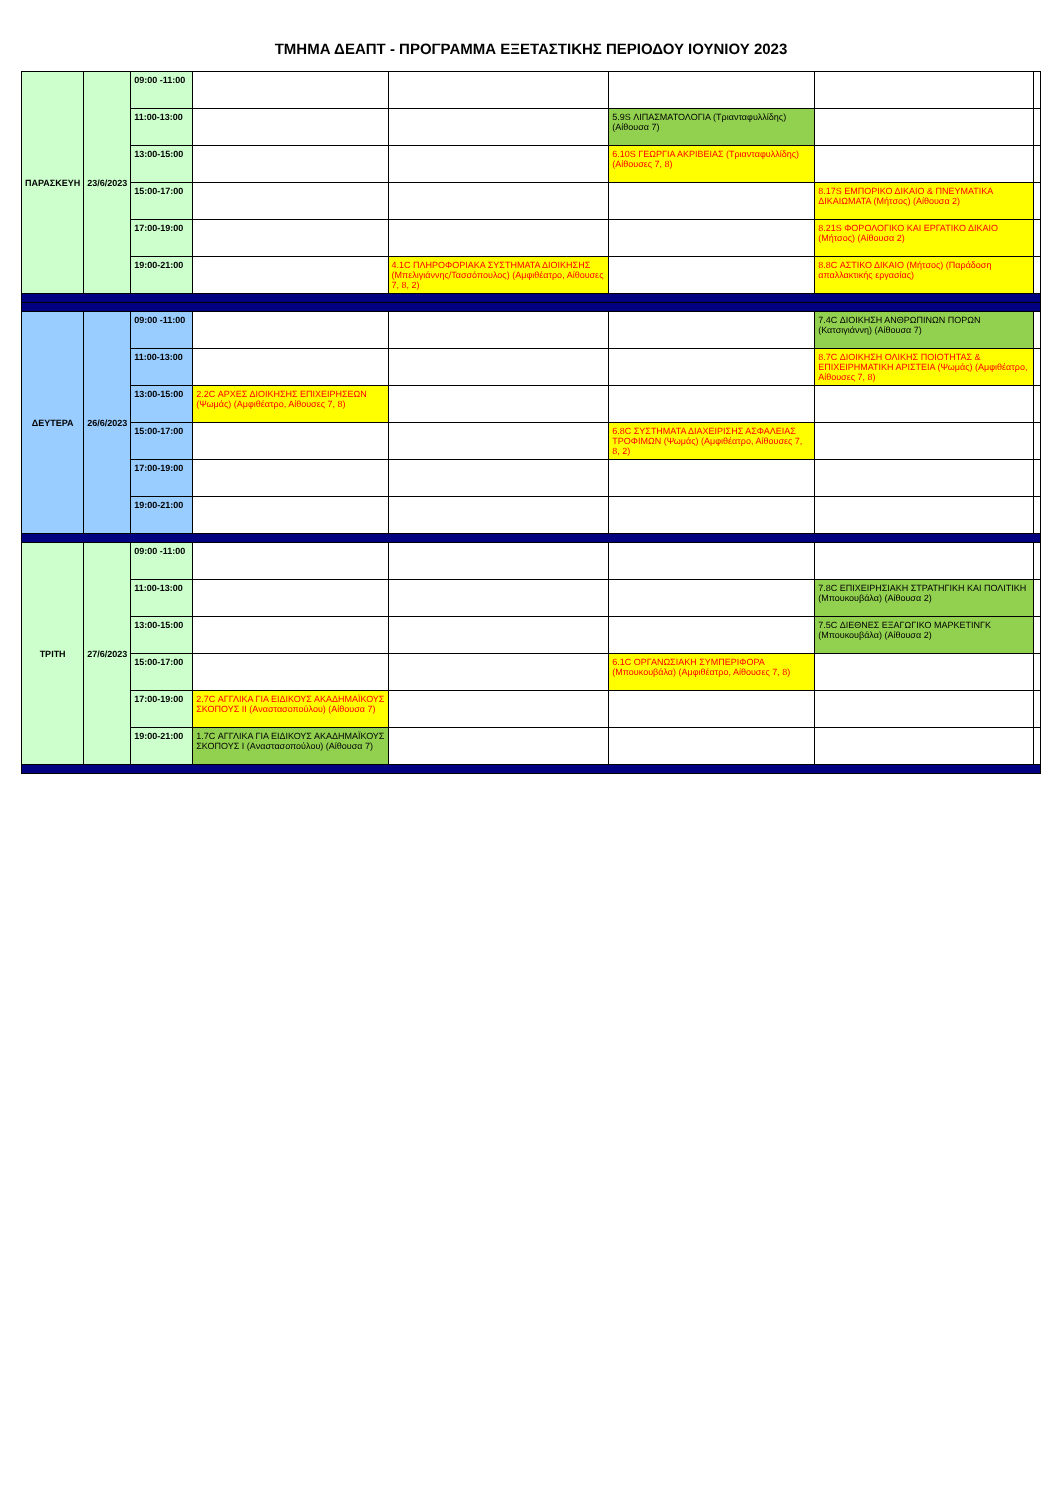ΤΜΗΜΑ ΔΕΑΠΤ - ΠΡΟΓΡΑΜΜΑ ΕΞΕΤΑΣΤΙΚΗΣ ΠΕΡΙΟΔΟΥ ΙΟΥΝΙΟΥ 2023
| ΠΑΡΑΣΚΕΥΗ | 23/6/2023 | 09:00 -11:00 | | | | | |
| | | 11:00-13:00 | | | 5.9S ΛΙΠΑΣΜΑΤΟΛΟΓΙΑ (Τριανταφυλλίδης) (Αίθουσα 7) | | |
| | | 13:00-15:00 | | | 6.10S ΓΕΩΡΓΙΑ ΑΚΡΙΒΕΙΑΣ (Τριανταφυλλίδης) (Αίθουσες 7, 8) | | |
| | | 15:00-17:00 | | | | 8.17S ΕΜΠΟΡΙΚΟ ΔΙΚΑΙΟ & ΠΝΕΥΜΑΤΙΚΑ ΔΙΚΑΙΩΜΑΤΑ (Μήτσος) (Αίθουσα 2) | |
| | | 17:00-19:00 | | | | 8.21S ΦΟΡΟΛΟΓΙΚΟ ΚΑΙ ΕΡΓΑΤΙΚΟ ΔΙΚΑΙΟ (Μήτσος) (Αίθουσα 2) | |
| | | 19:00-21:00 | | 4.1C ΠΛΗΡΟΦΟΡΙΑΚΑ ΣΥΣΤΗΜΑΤΑ ΔΙΟΙΚΗΣΗΣ (Μπελιγιάννης/Τασσόπουλος) (Αμφιθέατρο, Αίθουσες 7, 8, 2) | | 8.8C ΑΣΤΙΚΟ ΔΙΚΑΙΟ (Μήτσος) (Παράδοση απαλλακτικής εργασίας) | |
| ΔΕΥΤΕΡΑ | 26/6/2023 | 09:00 -11:00 | | | | 7.4C ΔΙΟΙΚΗΣΗ ΑΝΘΡΩΠΙΝΩΝ ΠΟΡΩΝ (Κατσιγιάννη) (Αίθουσα 7) | |
| | | 11:00-13:00 | | | | 8.7C ΔΙΟΙΚΗΣΗ ΟΛΙΚΗΣ ΠΟΙΟΤΗΤΑΣ & ΕΠΙΧΕΙΡΗΜΑΤΙΚΗ ΑΡΙΣΤΕΙΑ (Ψωμάς) (Αμφιθέατρο, Αίθουσες 7, 8) | |
| | | 13:00-15:00 | 2.2C ΑΡΧΕΣ ΔΙΟΙΚΗΣΗΣ ΕΠΙΧΕΙΡΗΣΕΩΝ (Ψωμάς) (Αμφιθέατρο, Αίθουσες 7, 8) | | | | |
| | | 15:00-17:00 | | | 6.8C ΣΥΣΤΗΜΑΤΑ ΔΙΑΧΕΙΡΙΣΗΣ ΑΣΦΑΛΕΙΑΣ ΤΡΟΦΙΜΩΝ (Ψωμάς) (Αμφιθέατρο, Αίθουσες 7, 8, 2) | | |
| | | 17:00-19:00 | | | | | |
| | | 19:00-21:00 | | | | | |
| ΤΡΙΤΗ | 27/6/2023 | 09:00 -11:00 | | | | | |
| | | 11:00-13:00 | | | | 7.8C ΕΠΙΧΕΙΡΗΣΙΑΚΗ ΣΤΡΑΤΗΓΙΚΗ ΚΑΙ ΠΟΛΙΤΙΚΗ (Μπουκουβάλα) (Αίθουσα 2) | |
| | | 13:00-15:00 | | | | 7.5C ΔΙΕΘΝΕΣ ΕΞΑΓΩΓΙΚΟ ΜΑΡΚΕΤΙΝΓΚ (Μπουκουβάλα) (Αίθουσα 2) | |
| | | 15:00-17:00 | | | 6.1C ΟΡΓΑΝΩΣΙΑΚΗ ΣΥΜΠΕΡΙΦΟΡΑ (Μπουκουβάλα) (Αμφιθέατρο, Αίθουσες 7, 8) | | |
| | | 17:00-19:00 | 2.7C ΑΓΓΛΙΚΑ ΓΙΑ ΕΙΔΙΚΟΥΣ ΑΚΑΔΗΜΑΪΚΟΥΣ ΣΚΟΠΟΥΣ ΙΙ (Αναστασοπούλου) (Αίθουσα 7) | | | | |
| | | 19:00-21:00 | 1.7C ΑΓΓΛΙΚΑ ΓΙΑ ΕΙΔΙΚΟΥΣ ΑΚΑΔΗΜΑΪΚΟΥΣ ΣΚΟΠΟΥΣ Ι (Αναστασοπούλου) (Αίθουσα 7) | | | | |